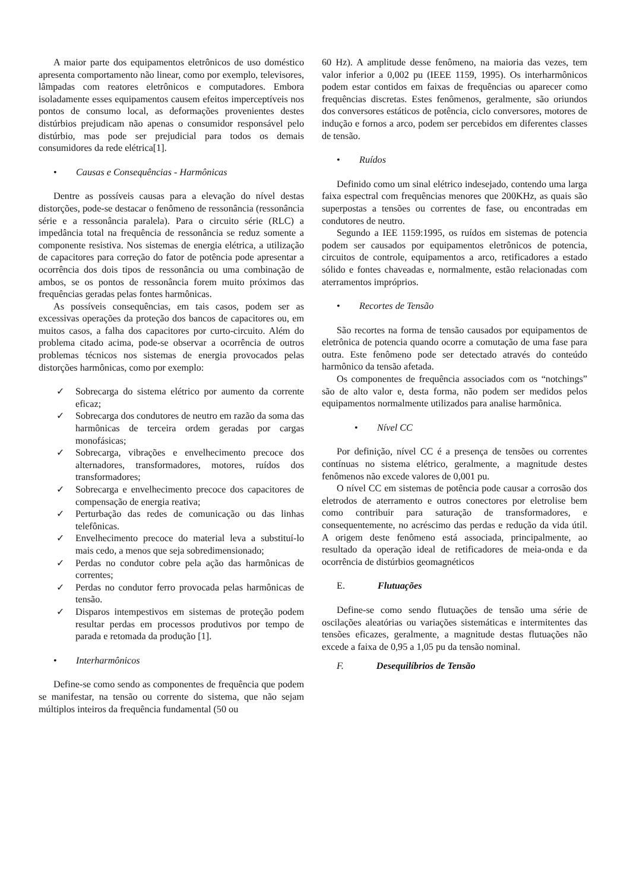A maior parte dos equipamentos eletrônicos de uso doméstico apresenta comportamento não linear, como por exemplo, televisores, lâmpadas com reatores eletrônicos e computadores. Embora isoladamente esses equipamentos causem efeitos imperceptíveis nos pontos de consumo local, as deformações provenientes destes distúrbios prejudicam não apenas o consumidor responsável pelo distúrbio, mas pode ser prejudicial para todos os demais consumidores da rede elétrica[1].
• Causas e Consequências - Harmônicas
Dentre as possíveis causas para a elevação do nível destas distorções, pode-se destacar o fenômeno de ressonância (ressonância série e a ressonância paralela). Para o circuito série (RLC) a impedância total na frequência de ressonância se reduz somente a componente resistiva. Nos sistemas de energia elétrica, a utilização de capacitores para correção do fator de potência pode apresentar a ocorrência dos dois tipos de ressonância ou uma combinação de ambos, se os pontos de ressonância forem muito próximos das frequências geradas pelas fontes harmônicas.
As possíveis consequências, em tais casos, podem ser as excessivas operações da proteção dos bancos de capacitores ou, em muitos casos, a falha dos capacitores por curto-circuito. Além do problema citado acima, pode-se observar a ocorrência de outros problemas técnicos nos sistemas de energia provocados pelas distorções harmônicas, como por exemplo:
✓ Sobrecarga do sistema elétrico por aumento da corrente eficaz;
✓ Sobrecarga dos condutores de neutro em razão da soma das harmônicas de terceira ordem geradas por cargas monofásicas;
✓ Sobrecarga, vibrações e envelhecimento precoce dos alternadores, transformadores, motores, ruídos dos transformadores;
✓ Sobrecarga e envelhecimento precoce dos capacitores de compensação de energia reativa;
✓ Perturbação das redes de comunicação ou das linhas telefônicas.
✓ Envelhecimento precoce do material leva a substituí-lo mais cedo, a menos que seja sobredimensionado;
✓ Perdas no condutor cobre pela ação das harmônicas de correntes;
✓ Perdas no condutor ferro provocada pelas harmônicas de tensão.
✓ Disparos intempestivos em sistemas de proteção podem resultar perdas em processos produtivos por tempo de parada e retomada da produção [1].
• Interharmônicos
Define-se como sendo as componentes de frequência que podem se manifestar, na tensão ou corrente do sistema, que não sejam múltiplos inteiros da frequência fundamental (50 ou
60 Hz). A amplitude desse fenômeno, na maioria das vezes, tem valor inferior a 0,002 pu (IEEE 1159, 1995). Os interharmônicos podem estar contidos em faixas de frequências ou aparecer como frequências discretas. Estes fenômenos, geralmente, são oriundos dos conversores estáticos de potência, ciclo conversores, motores de indução e fornos a arco, podem ser percebidos em diferentes classes de tensão.
• Ruídos
Definido como um sinal elétrico indesejado, contendo uma larga faixa espectral com frequências menores que 200KHz, as quais são superpostas a tensões ou correntes de fase, ou encontradas em condutores de neutro.
Segundo a IEE 1159:1995, os ruídos em sistemas de potencia podem ser causados por equipamentos eletrônicos de potencia, circuitos de controle, equipamentos a arco, retificadores a estado sólido e fontes chaveadas e, normalmente, estão relacionadas com aterramentos impróprios.
• Recortes de Tensão
São recortes na forma de tensão causados por equipamentos de eletrônica de potencia quando ocorre a comutação de uma fase para outra. Este fenômeno pode ser detectado através do conteúdo harmônico da tensão afetada.
Os componentes de frequência associados com os “notchings” são de alto valor e, desta forma, não podem ser medidos pelos equipamentos normalmente utilizados para analise harmônica.
• Nível CC
Por definição, nível CC é a presença de tensões ou correntes contínuas no sistema elétrico, geralmente, a magnitude destes fenômenos não excede valores de 0,001 pu.
O nível CC em sistemas de potência pode causar a corrosão dos eletrodos de aterramento e outros conectores por eletrolise bem como contribuir para saturação de transformadores, e consequentemente, no acréscimo das perdas e redução da vida útil. A origem deste fenômeno está associada, principalmente, ao resultado da operação ideal de retificadores de meia-onda e da ocorrência de distúrbios geomagnéticos
E. Flutuações
Define-se como sendo flutuações de tensão uma série de oscilações aleatórias ou variações sistemáticas e intermitentes das tensões eficazes, geralmente, a magnitude destas flutuações não excede a faixa de 0,95 a 1,05 pu da tensão nominal.
F. Desequilíbrios de Tensão